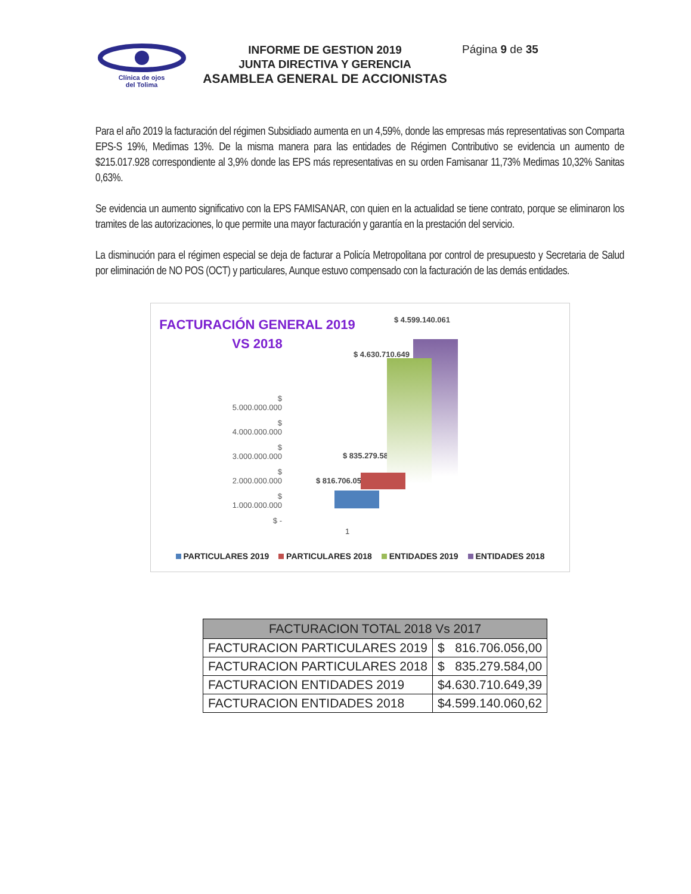Clínica de ojos
del Tolima
INFORME DE GESTION 2019
JUNTA DIRECTIVA Y GERENCIA
ASAMBLEA GENERAL DE ACCIONISTAS
Página 9 de 35
Para el año 2019 la facturación del régimen Subsidiado aumenta en un 4,59%, donde las empresas más representativas son Comparta EPS-S 19%, Medimas 13%. De la misma manera para las entidades de Régimen Contributivo se evidencia un aumento de $215.017.928 correspondiente al 3,9% donde las EPS más representativas en su orden Famisanar 11,73% Medimas 10,32% Sanitas 0,63%.
Se evidencia un aumento significativo con la EPS FAMISANAR, con quien en la actualidad se tiene contrato, porque se eliminaron los tramites de las autorizaciones, lo que permite una mayor facturación y garantía en la prestación del servicio.
La disminución para el régimen especial se deja de facturar a Policía Metropolitana por control de presupuesto y Secretaria de Salud por eliminación de NO POS (OCT) y particulares, Aunque estuvo compensado con la facturación de las demás entidades.
FACTURACIÓN GENERAL 2019
VS 2018
$ 4.599.140.061
$ 4.630.710.649
$ 5.000.000.000
$ 4.000.000.000
$ 3.000.000.000
$ 2.000.000.000
$ 1.000.000.000
$ -
$ 835.279.584
$ 816.706.056
1
PARTICULARES 2019 PARTICULARES 2018 ENTIDADES 2019 ENTIDADES 2018
| FACTURACION TOTAL 2018 Vs 2017 | |
| --- | --- |
| FACTURACION PARTICULARES 2019 | $ 816.706.056,00 |
| FACTURACION PARTICULARES 2018 | $ 835.279.584,00 |
| FACTURACION ENTIDADES 2019 | $4.630.710.649,39 |
| FACTURACION ENTIDADES 2018 | $4.599.140.060,62 |